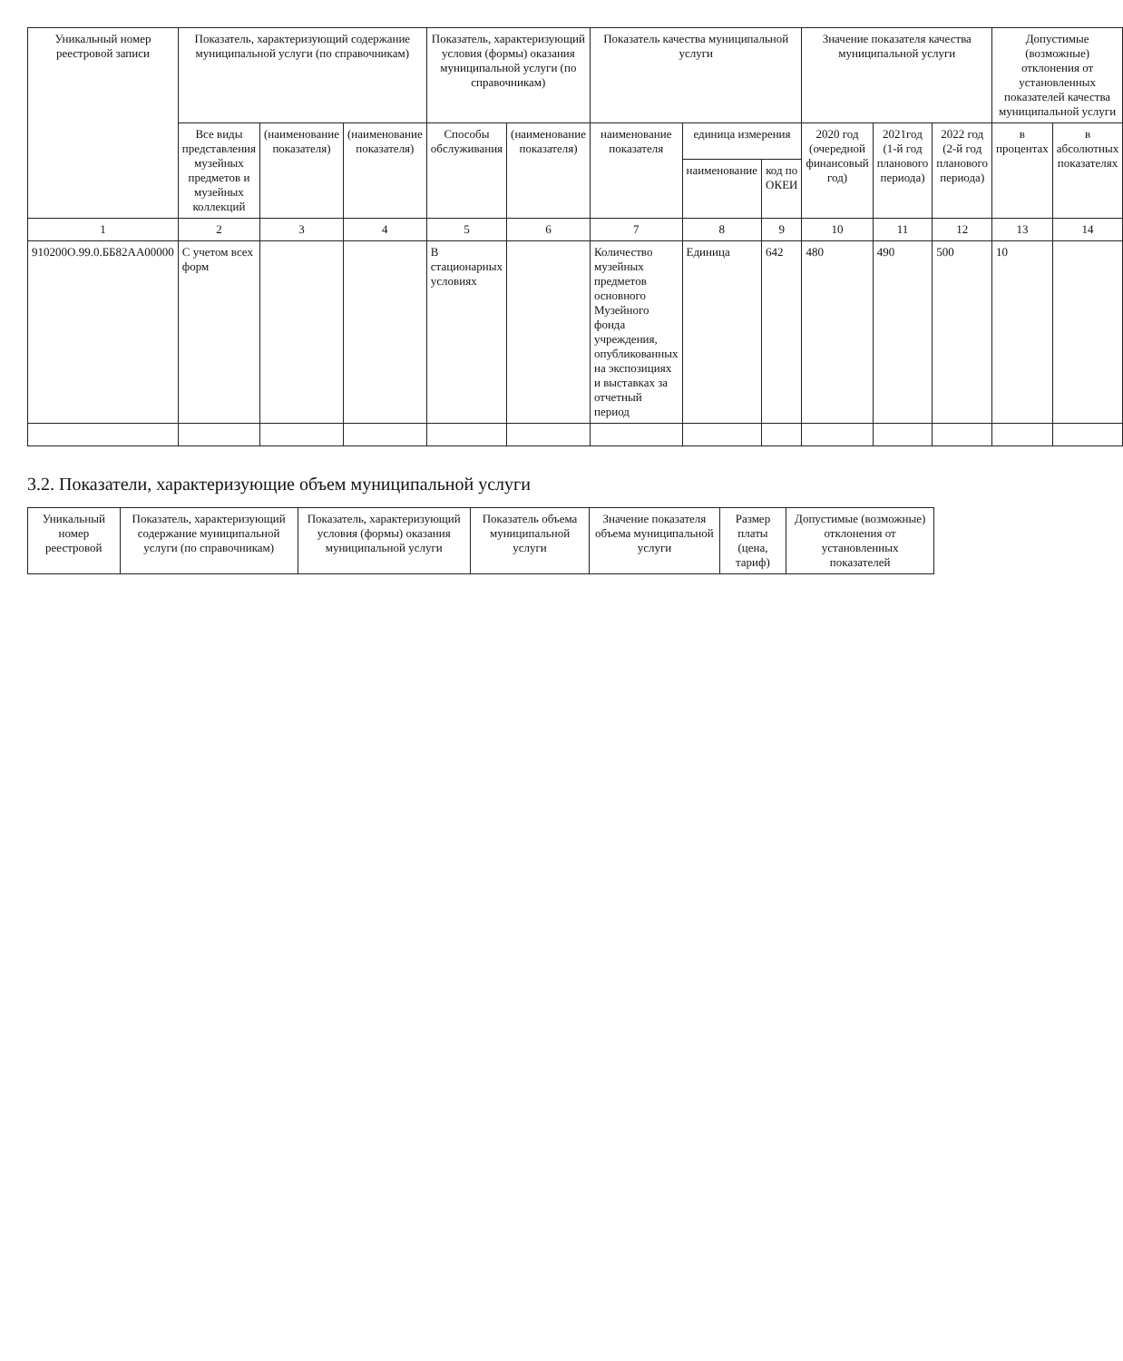| Уникальный номер реестровой записи | Показатель, характеризующий содержание муниципальной услуги (по справочникам) | | | Показатель, характеризующий условия (формы) оказания муниципальной услуги (по справочникам) | | Показатель качества муниципальной услуги | | | Значение показателя качества муниципальной услуги | | | Допустимые (возможные) отклонения от установленных показателей качества муниципальной услуги | |
| --- | --- | --- | --- | --- | --- | --- | --- | --- | --- | --- | --- | --- | --- |
| | Все виды представления музейных предметов и музейных коллекций | (наименование показателя) | (наименование показателя) | Способы обслуживания | (наименование показателя) | наименование показателя | единица измерения | | 2020 год (очередной финансовый год) | 2021год (1-й год планового периода) | 2022 год (2-й год планового периода) | в процентах | в абсолютных показателях |
| | | | | | | | наименование | код по ОКЕИ | | | | | |
| 1 | 2 | 3 | 4 | 5 | 6 | 7 | 8 | 9 | 10 | 11 | 12 | 13 | 14 |
| 910200O.99.0.ББ82АА00000 | С учетом всех форм | | | В стационарных условиях | | Количество музейных предметов основного Музейного фонда учреждения, опубликованных на экспозициях и выставках за отчетный период | Единица | 642 | 480 | 490 | 500 | 10 | |
3.2. Показатели, характеризующие объем муниципальной услуги
| Уникальный номер реестровой | Показатель, характеризующий содержание муниципальной услуги (по справочникам) | Показатель, характеризующий условия (формы) оказания муниципальной услуги | Показатель объема муниципальной услуги | Значение показателя объема муниципальной услуги | Размер платы (цена, тариф) | Допустимые (возможные) отклонения от установленных показателей |
| --- | --- | --- | --- | --- | --- | --- |